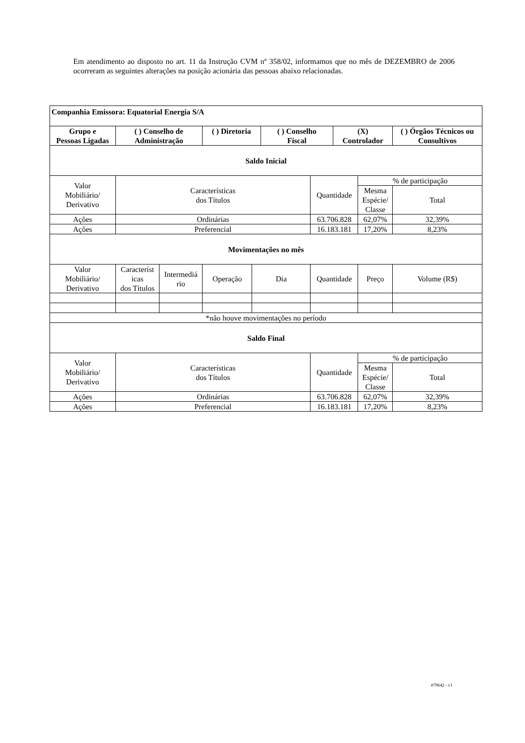Em atendimento ao disposto no art. 11 da Instrução CVM nº 358/02, informamos que no mês de DEZEMBRO de 2006 ocorreram as seguintes alterações na posição acionária das pessoas abaixo relacionadas.
| Companhia Emissora: Equatorial Energia S/A | | | | | | | | | | |
| --- | --- | --- | --- | --- | --- | --- | --- | --- | --- | --- |
| Grupo e Pessoas Ligadas | ( ) Conselho de Administração | | ( ) Diretoria | | ( ) Conselho Fiscal | | (X) Controlador | | ( ) Órgãos Técnicos ou Consultivos | |
| Saldo Inicial | | | | | | | | | | |
| Valor Mobiliário/ Derivativo | Características dos Títulos | | | | | Quantidade | | % de participação | | |
| | | | | | | | | Mesma Espécie/ Classe | | Total |
| Ações | Ordinárias | | | | | 63.706.828 | | 62,07% | | 32,39% |
| Ações | Preferencial | | | | | 16.183.181 | | 17,20% | | 8,23% |
| Movimentações no mês | | | | | | | | | | |
| Valor Mobiliário/ Derivativo | Característ icas dos Títulos | Intermediá rio | Operação | Dia | | Quantidade | | Preço | Volume (R$) | |
| *não houve movimentações no período | | | | | | | | | | |
| Saldo Final | | | | | | | | | | |
| Valor Mobiliário/ Derivativo | Características dos Títulos | | | | | Quantidade | | % de participação | | |
| | | | | | | | | Mesma Espécie/ Classe | | Total |
| Ações | Ordinárias | | | | | 63.706.828 | | 62,07% | | 32,39% |
| Ações | Preferencial | | | | | 16.183.181 | | 17,20% | | 8,23% |
#79642 - v1